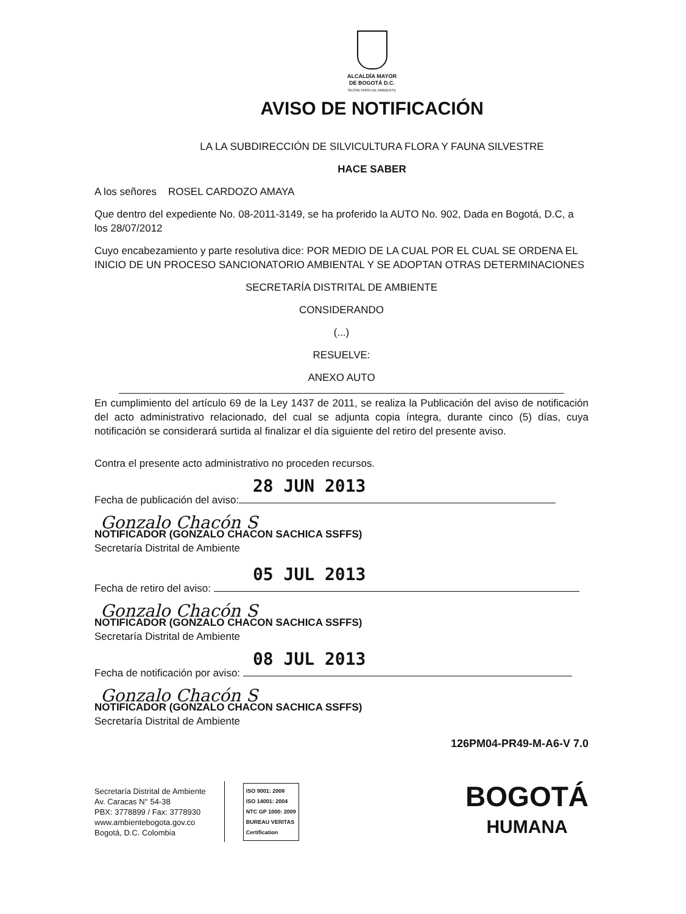ALCALDÍA MAYOR
DE BOGOTÁ D.C.
SECRETARÍA DE AMBIENTE
AVISO DE NOTIFICACIÓN
LA LA SUBDIRECCIÓN DE SILVICULTURA FLORA Y FAUNA SILVESTRE
HACE SABER
A los señores ROSEL CARDOZO AMAYA
Que dentro del expediente No. 08-2011-3149, se ha proferido la AUTO No. 902, Dada en Bogotá, D.C, a los 28/07/2012
Cuyo encabezamiento y parte resolutiva dice: POR MEDIO DE LA CUAL POR EL CUAL SE ORDENA EL INICIO DE UN PROCESO SANCIONATORIO AMBIENTAL Y SE ADOPTAN OTRAS DETERMINACIONES
SECRETARÍA DISTRITAL DE AMBIENTE
CONSIDERANDO
(...)
RESUELVE:
ANEXO AUTO
En cumplimiento del artículo 69 de la Ley 1437 de 2011, se realiza la Publicación del aviso de notificación del acto administrativo relacionado, del cual se adjunta copia íntegra, durante cinco (5) días, cuya notificación se considerará surtida al finalizar el día siguiente del retiro del presente aviso.
Contra el presente acto administrativo no proceden recursos.
28 JUN 2013
Fecha de publicación del aviso:
Gonzalo Chacón S
NOTIFICADOR (GONZALO CHACON SACHICA SSFFS)
Secretaría Distrital de Ambiente
05 JUL 2013
Fecha de retiro del aviso:
Gonzalo Chacón S
NOTIFICADOR (GONZALO CHACON SACHICA SSFFS)
Secretaría Distrital de Ambiente
08 JUL 2013
Fecha de notificación por aviso:
Gonzalo Chacón S
NOTIFICADOR (GONZALO CHACON SACHICA SSFFS)
Secretaría Distrital de Ambiente
126PM04-PR49-M-A6-V 7.0
Secretaría Distrital de Ambiente
Av. Caracas N° 54-38
PBX: 3778899 / Fax: 3778930
www.ambientebogota.gov.co
Bogotá, D.C. Colombia
ISO 9001: 2008
ISO 14001: 2004
NTC GP 1000: 2009
BUREAU VERITAS
Certification
BOGOTÁ
HUMANA